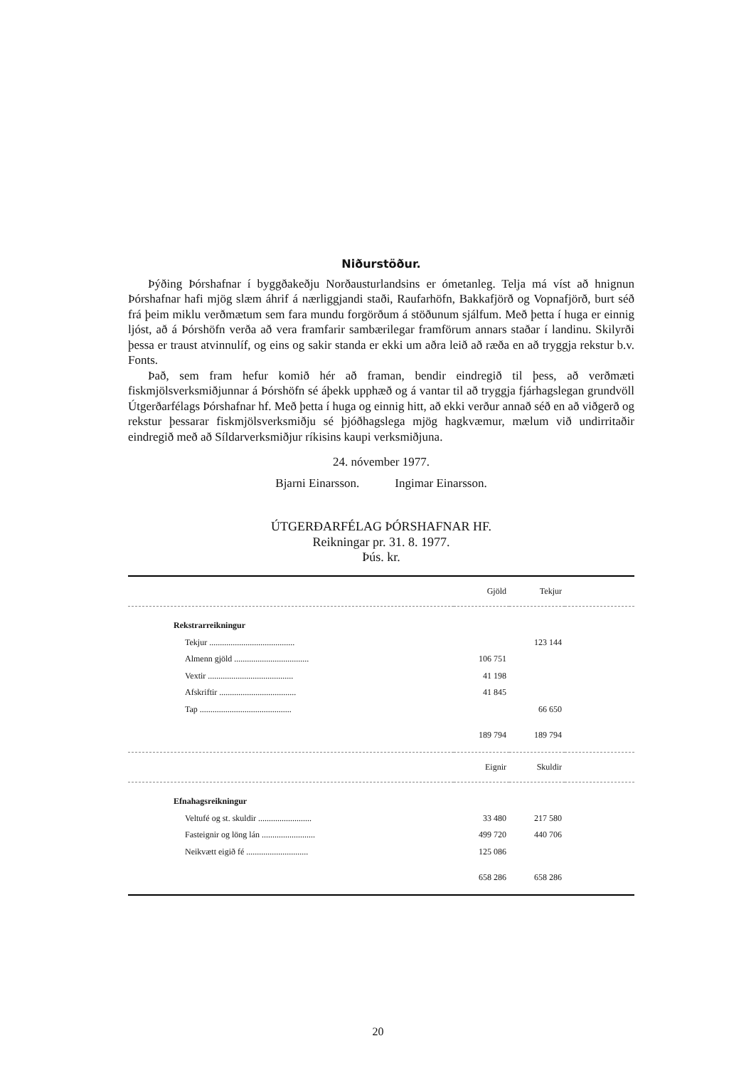Niðurstöður.
Þýðing Þórshafnar í byggðakeðju Norðausturlandsins er ómetanleg. Telja má víst að hnignun Þórshafnar hafi mjög slæm áhrif á nærliggjandi staði, Raufarhöfn, Bakkafjörð og Vopnafjörð, burt séð frá þeim miklu verðmætum sem fara mundu forgörðum á stöðunum sjálfum. Með þetta í huga er einnig ljóst, að á Þórshöfn verða að vera framfarir sambærilegar framförum annars staðar í landinu. Skilyrði þessa er traust atvinnulíf, og eins og sakir standa er ekki um aðra leið að ræða en að tryggja rekstur b.v. Fonts.
Það, sem fram hefur komið hér að framan, bendir eindregið til þess, að verðmæti fiskmjölsverksmiðjunnar á Þórshöfn sé áþekk upphæð og á vantar til að tryggja fjárhagslegan grundvöll Útgerðarfélags Þórshafnar hf. Með þetta í huga og einnig hitt, að ekki verður annað séð en að viðgerð og rekstur þessarar fiskmjölsverksmiðju sé þjóðhagslega mjög hagkvæmur, mælum við undirritaðir eindregið með að Síldarverksmiðjur ríkisins kaupi verksmiðjuna.
24. nóvember 1977.
Bjarni Einarsson. Ingimar Einarsson.
ÚTGERÐARFÉLAG ÞÓRSHAFNAR HF.
Reikningar pr. 31. 8. 1977.
Þús. kr.
| | Gjöld | Tekjur | |
| --- | --- | --- | --- |
| Rekstrarreikningur | | | |
| Tekjur ........................................ | | 123 144 | |
| Almenn gjöld ................................... | 106 751 | | |
| Vextir ........................................ | 41 198 | | |
| Afskriftir .................................... | 41 845 | | |
| Tap ........................................... | | 66 650 | |
| | 189 794 | 189 794 | |
| | Eignir | Skuldir | |
| Efnahagsreikningur | | | |
| Veltufé og st. skuldir ......................... | 33 480 | 217 580 | |
| Fasteignir og löng lán ......................... | 499 720 | 440 706 | |
| Neikvætt eigið fé ............................. | 125 086 | | |
| | 658 286 | 658 286 | |
20